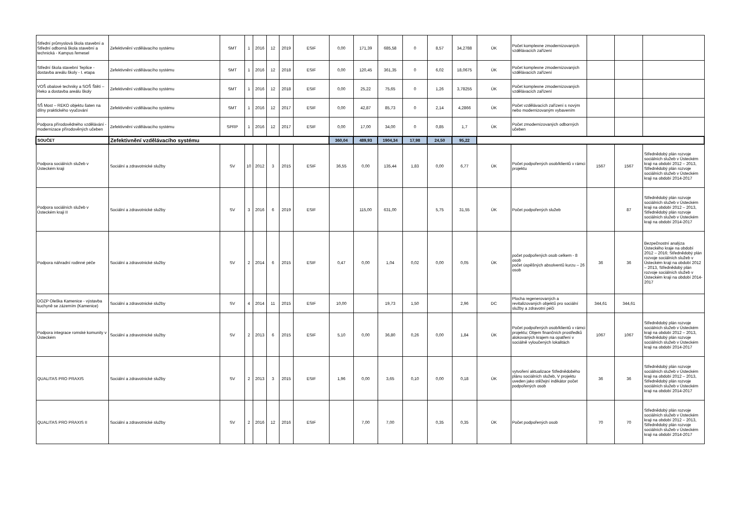| Střední průmyslová škola stavební a Střední odborná škola stavební a technická - Kampus řemesel | Zefektivnění vzdělávacího systému | SMT | 1 | 2016 | 12 | 2019 | ESIF | 0,00 | 171,39 | 685,58 | 0 | 8,57 | 34,2788 | ÚK | Počet komplexne zmodernizovaných vzdělávacích zařízení | | | |
| Střední škola stavební Teplice - dostavba areálu školy - I. etapa | Zefektivnění vzdělávacího systému | SMT | 1 | 2016 | 12 | 2018 | ESIF | 0,00 | 120,45 | 361,35 | 0 | 6,02 | 18,0675 | ÚK | Počet komplexne zmodernizovaných vzdělávacích zařízení | | | |
| VOŠ obalové techniky a SOŠ Štětí – Reko a dostavba areálu školy | Zefektivnění vzdělávacího systému | SMT | 1 | 2016 | 12 | 2018 | ESIF | 0,00 | 25,22 | 75,65 | 0 | 1,26 | 3,78255 | ÚK | Počet komplexne zmodernizovaných vzdělávacích zařízení | | | |
| SŠ Most – REKO objektu šaten na dílny praktického vyučování | Zefektivnění vzdělávacího systému | SMT | 1 | 2016 | 12 | 2017 | ESIF | 0,00 | 42,87 | 85,73 | 0 | 2,14 | 4,2866 | ÚK | Počet vzdělávacích zařízení s novým nebo modernizovaným vybavením | | | |
| Podpora přírodovědného vzdělávání - modernizace přírodověných učeben | Zefektivnění vzdělávacího systému | SPRP | 1 | 2016 | 12 | 2017 | ESIF | 0,00 | 17,00 | 34,00 | 0 | 0,85 | 1,7 | ÚK | Počet zmodernizovaných odborných učeben | | | |
| SOUČET | Zefektivnění vzdělávacího systému | | | | | | | 360,04 | 489,93 | 1904,34 | 17,98 | 24,50 | 95,22 | | | | | |
| Podpora sociálních služeb v Ústeckém kraji | Sociální a zdravotnické služby | SV | 10 | 2012 | 3 | 2015 | ESIF | 36,55 | 0,00 | 135,44 | 1,83 | 0,00 | 6,77 | ÚK | Počet podpořených osob/klientů v rámci projektu | 1567 | 1567 | Střednědobý plán rozvoje sociálních služeb v Ústeckém kraji na období 2012 – 2013, Střednědobý plán rozvoje sociálních služeb v Ústeckém kraji na období 2014-2017 |
| Podpora sociálních služeb v Ústeckém kraji II | Sociální a zdravotnické služby | SV | 3 | 2016 | 6 | 2019 | ESIF | | 115,00 | 631,00 | | 5,75 | 31,55 | ÚK | Počet podpořených služeb | | 87 | Střednědobý plán rozvoje sociálních služeb v Ústeckém kraji na období 2012 – 2013, Střednědobý plán rozvoje sociálních služeb v Ústeckém kraji na období 2014-2017 |
| Podpora náhradní rodinné péče | Sociální a zdravotnické služby | SV | 2 | 2014 | 6 | 2015 | ESIF | 0,47 | 0,00 | 1,04 | 0,02 | 0,00 | 0,05 | ÚK | počet podpořených osob celkem - 8 osob počet úspěšných absolventů kurzu – 26 osob | 36 | 36 | Bezpečnostní analýza Ústeckého kraje na období 2012 – 2016; Střednědobý plán rozvoje sociálních služeb v Ústeckém kraji na období 2012 – 2013, Střednědobý plán rozvoje sociálních služeb v Ústeckém kraji na období 2014-2017 |
| DOZP Oleška Kamenice - výstavba kuchyně se zázemím (Kamenice) | Sociální a zdravotnické služby | SV | 4 | 2014 | 11 | 2015 | ESIF | 10,00 | | 19,73 | 1,50 | | 2,96 | DC | Plocha regenerovaných a revitalizovaných objektů pro sociální služby a zdravotní péči | 344,61 | 344,61 | |
| Podpora integrace romské komunity v Ústeckém | Sociální a zdravotnické služby | SV | 2 | 2013 | 6 | 2015 | ESIF | 5,10 | 0,00 | 36,80 | 0,26 | 0,00 | 1,84 | ÚK | Počet podpořených osob/klientů v rámci projektu; Objem finančních prostředků alokovaných krajem na opatření v sociálně vyloučených lokalitách | 1067 | 1067 | Střednědobý plán rozvoje sociálních služeb v Ústeckém kraji na období 2012 – 2013, Střednědobý plán rozvoje sociálních služeb v Ústeckém kraji na období 2014-2017 |
| QUALITAS PRO PRAXIS | Sociální a zdravotnické služby | SV | 2 | 2013 | 3 | 2015 | ESIF | 1,96 | 0,00 | 3,65 | 0,10 | 0,00 | 0,18 | ÚK | vytvoření aktualizace Střednědobého plánu sociálních služeb, V projektu uveden jako stěžejní indikátor počet podpořených osob | 36 | 36 | Střednědobý plán rozvoje sociálních služeb v Ústeckém kraji na období 2012 – 2013, Střednědobý plán rozvoje sociálních služeb v Ústeckém kraji na období 2014-2017 |
| QUALITAS PRO PRAXIS II | Sociální a zdravotnické služby | SV | 2 | 2016 | 12 | 2016 | ESIF | | 7,00 | 7,00 | | 0,35 | 0,35 | ÚK | Počet podpořených osob | 70 | 70 | Střednědobý plán rozvoje sociálních služeb v Ústeckém kraji na období 2012 – 2013, Střednědobý plán rozvoje sociálních služeb v Ústeckém kraji na období 2014-2017 |